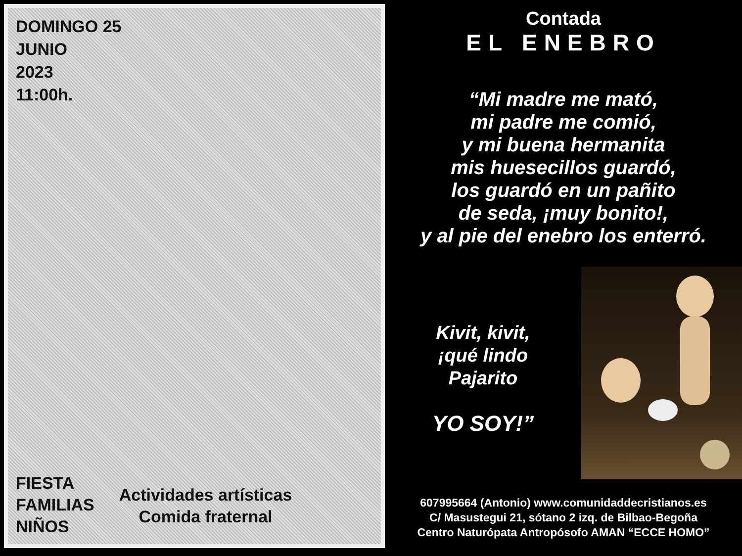DOMINGO 25
JUNIO
2023
11:00h.
FIESTA
FAMILIAS
NIÑOS
Actividades artísticas
Comida fraternal
Contada
EL ENEBRO
“Mi madre me mató,
mi padre me comió,
y mi buena hermanita
mis huesecillos guardó,
los guardó en un pañito
de seda, ¡muy bonito!,
y al pie del enebro los enterró.
Kivit, kivit,
¡qué lindo
Pajarito
YO SOY!”
607995664 (Antonio) www.comunidaddecristianos.es
C/ Masustegui 21, sótano 2 izq. de Bilbao-Begoña
Centro Naturópata Antropósofo AMAN “ECCE HOMO”